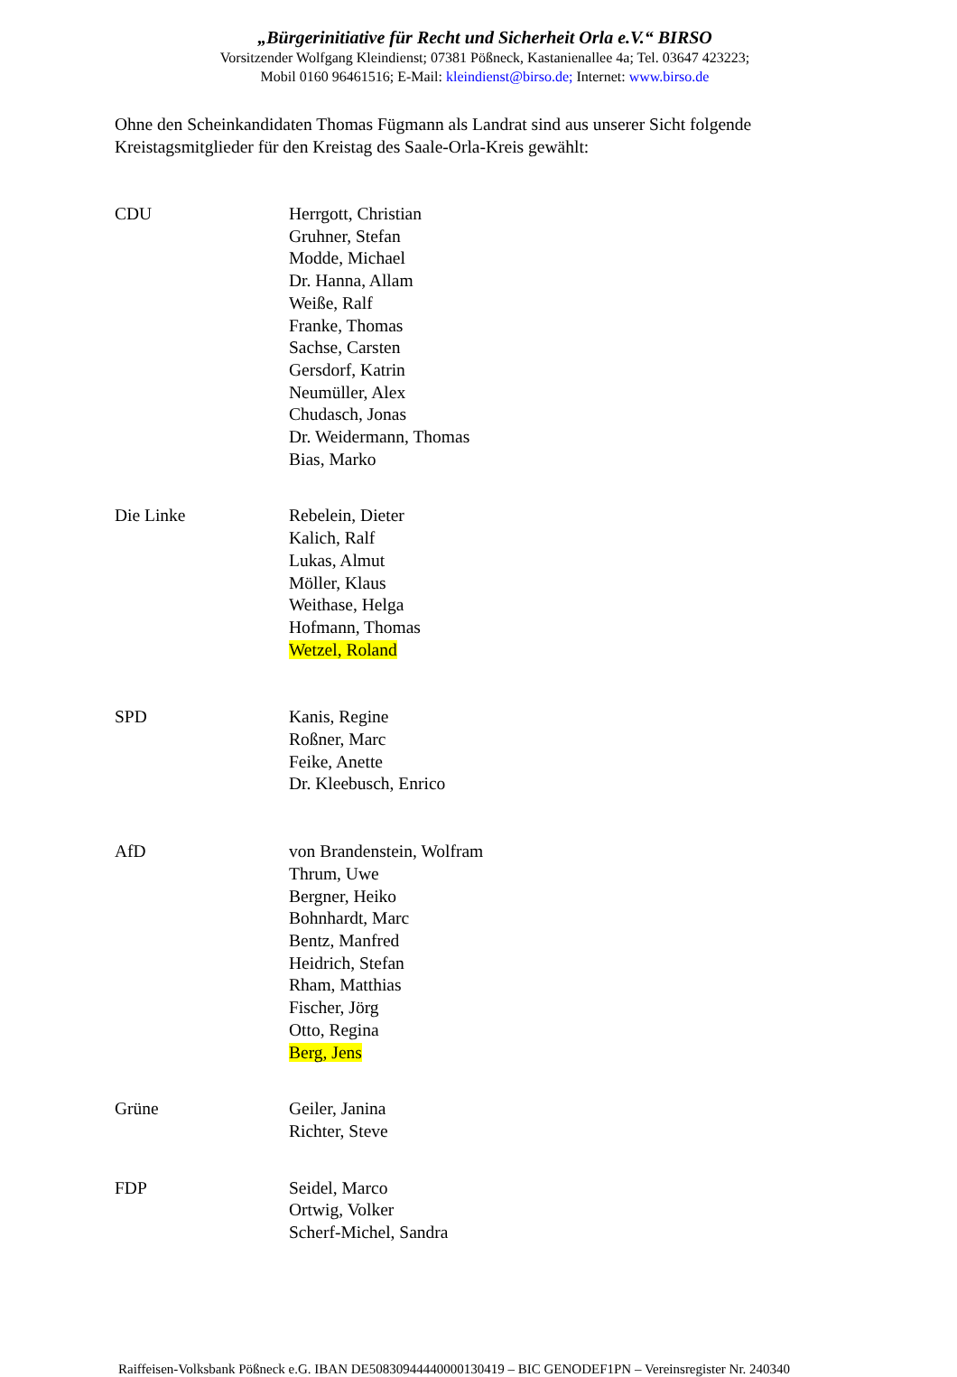„Bürgerinitiative für Recht und Sicherheit Orla e.V.“ BIRSO
Vorsitzender Wolfgang Kleindienst; 07381 Pößneck, Kastanienallee 4a; Tel. 03647 423223;
Mobil 0160 96461516; E-Mail: kleindienst@birso.de; Internet: www.birso.de
Ohne den Scheinkandidaten Thomas Fügmann als Landrat sind aus unserer Sicht folgende Kreistagsmitglieder für den Kreistag des Saale-Orla-Kreis gewählt:
CDU Herrgott, Christian
Gruhner, Stefan
Modde, Michael
Dr. Hanna, Allam
Weiße, Ralf
Franke, Thomas
Sachse, Carsten
Gersdorf, Katrin
Neumüller, Alex
Chudasch, Jonas
Dr. Weidermann, Thomas
Bias, Marko
Die Linke Rebelein, Dieter
Kalich, Ralf
Lukas, Almut
Möller, Klaus
Weithase, Helga
Hofmann, Thomas
Wetzel, Roland
SPD Kanis, Regine
Roßner, Marc
Feike, Anette
Dr. Kleebusch, Enrico
AfD von Brandenstein, Wolfram
Thrum, Uwe
Bergner, Heiko
Bohnhardt, Marc
Bentz, Manfred
Heidrich, Stefan
Rham, Matthias
Fischer, Jörg
Otto, Regina
Berg, Jens
Grüne Geiler, Janina
Richter, Steve
FDP Seidel, Marco
Ortwig, Volker
Scherf-Michel, Sandra
Raiffeisen-Volksbank Pößneck e.G. IBAN DE50830944440000130419 – BIC GENODEF1PN – Vereinsregister Nr. 240340